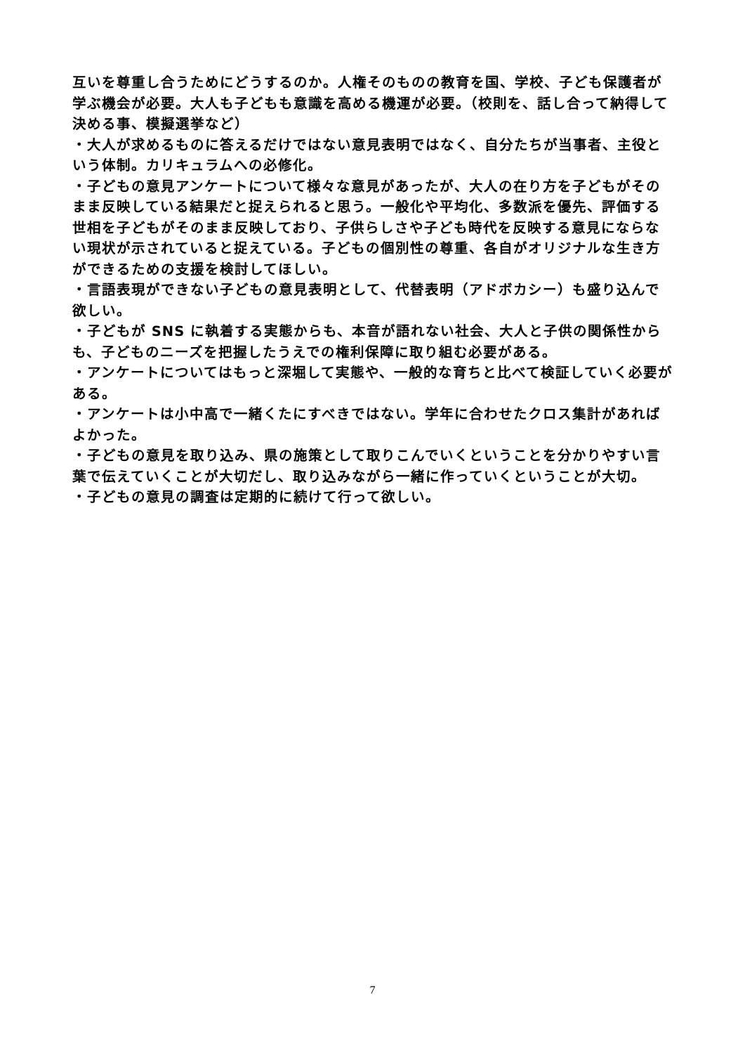互いを尊重し合うためにどうするのか。人権そのものの教育を国、学校、子ども保護者が学ぶ機会が必要。大人も子どもも意識を高める機運が必要。（校則を、話し合って納得して決める事、模擬選挙など）
・大人が求めるものに答えるだけではない意見表明ではなく、自分たちが当事者、主役という体制。カリキュラムへの必修化。
・子どもの意見アンケートについて様々な意見があったが、大人の在り方を子どもがそのまま反映している結果だと捉えられると思う。一般化や平均化、多数派を優先、評価する世相を子どもがそのまま反映しており、子供らしさや子ども時代を反映する意見にならない現状が示されていると捉えている。子どもの個別性の尊重、各自がオリジナルな生き方ができるための支援を検討してほしい。
・言語表現ができない子どもの意見表明として、代替表明（アドボカシー）も盛り込んで欲しい。
・子どもが SNS に執着する実態からも、本音が語れない社会、大人と子供の関係性からも、子どものニーズを把握したうえでの権利保障に取り組む必要がある。
・アンケートについてはもっと深堀して実態や、一般的な育ちと比べて検証していく必要がある。
・アンケートは小中高で一緒くたにすべきではない。学年に合わせたクロス集計があればよかった。
・子どもの意見を取り込み、県の施策として取りこんでいくということを分かりやすい言葉で伝えていくことが大切だし、取り込みながら一緒に作っていくということが大切。
・子どもの意見の調査は定期的に続けて行って欲しい。
7